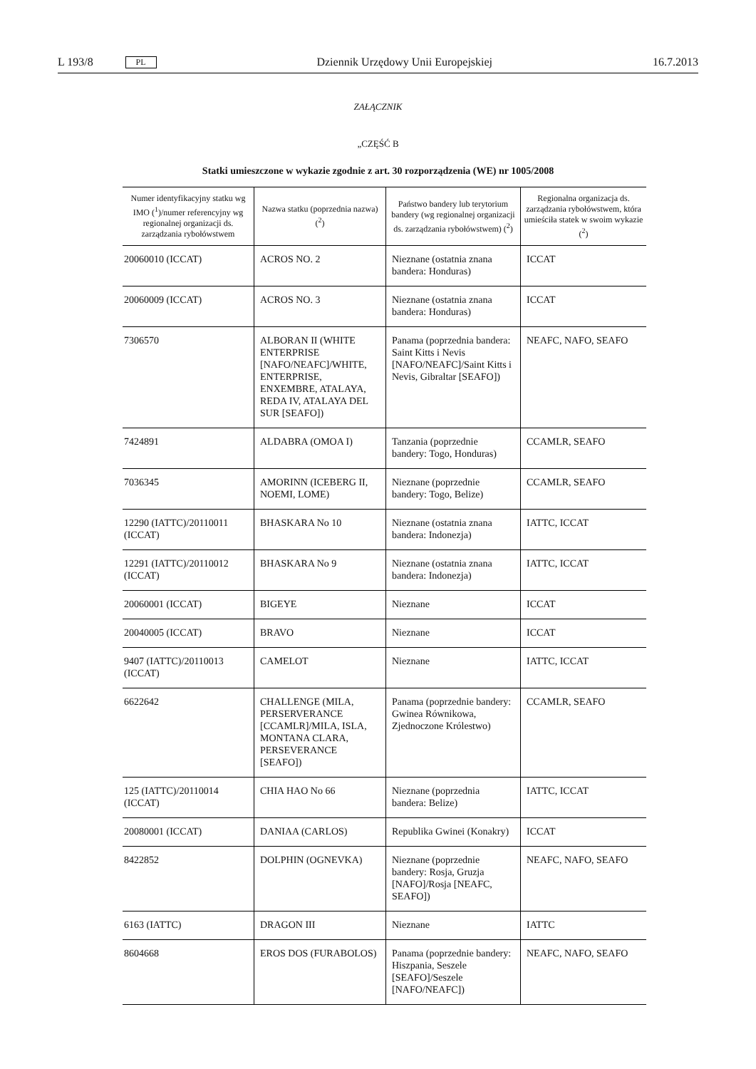L 193/8 PL Dziennik Urzędowy Unii Europejskiej 16.7.2013
ZAŁĄCZNIK
„CZĘŚĆ B
Statki umieszczone w wykazie zgodnie z art. 30 rozporządzenia (WE) nr 1005/2008
| Numer identyfikacyjny statku wg IMO (<sup>1</sup>)/numer referencyjny wg regionalnej organizacji ds. zarządzania rybołówstwem | Nazwa statku (poprzednia nazwa) (<sup>2</sup>) | Państwo bandery lub terytorium bandery (wg regionalnej organizacji ds. zarządzania rybołówstwem) (<sup>2</sup>) | Regionalna organizacja ds. zarządzania rybołówstwem, która umieściła statek w swoim wykazie (<sup>2</sup>) |
| --- | --- | --- | --- |
| 20060010 (ICCAT) | ACROS NO. 2 | Nieznane (ostatnia znana bandera: Honduras) | ICCAT |
| 20060009 (ICCAT) | ACROS NO. 3 | Nieznane (ostatnia znana bandera: Honduras) | ICCAT |
| 7306570 | ALBORAN II (WHITE ENTERPRISE [NAFO/NEAFC]/WHITE, ENTERPRISE, ENXEMBRE, ATALAYA, REDA IV, ATALAYA DEL SUR [SEAFO]) | Panama (poprzednia bandera: Saint Kitts i Nevis [NAFO/NEAFC]/Saint Kitts i Nevis, Gibraltar [SEAFO]) | NEAFC, NAFO, SEAFO |
| 7424891 | ALDABRA (OMOA I) | Tanzania (poprzednie bandery: Togo, Honduras) | CCAMLR, SEAFO |
| 7036345 | AMORINN (ICEBERG II, NOEMI, LOME) | Nieznane (poprzednie bandery: Togo, Belize) | CCAMLR, SEAFO |
| 12290 (IATTC)/20110011 (ICCAT) | BHASKARA No 10 | Nieznane (ostatnia znana bandera: Indonezja) | IATTC, ICCAT |
| 12291 (IATTC)/20110012 (ICCAT) | BHASKARA No 9 | Nieznane (ostatnia znana bandera: Indonezja) | IATTC, ICCAT |
| 20060001 (ICCAT) | BIGEYE | Nieznane | ICCAT |
| 20040005 (ICCAT) | BRAVO | Nieznane | ICCAT |
| 9407 (IATTC)/20110013 (ICCAT) | CAMELOT | Nieznane | IATTC, ICCAT |
| 6622642 | CHALLENGE (MILA, PERSERVERANCE [CCAMLR]/MILA, ISLA, MONTANA CLARA, PERSEVERANCE [SEAFO]) | Panama (poprzednie bandery: Gwinea Równikowa, Zjednoczone Królestwo) | CCAMLR, SEAFO |
| 125 (IATTC)/20110014 (ICCAT) | CHIA HAO No 66 | Nieznane (poprzednia bandera: Belize) | IATTC, ICCAT |
| 20080001 (ICCAT) | DANIAA (CARLOS) | Republika Gwinei (Konakry) | ICCAT |
| 8422852 | DOLPHIN (OGNEVKA) | Nieznane (poprzednie bandery: Rosja, Gruzja [NAFO]/Rosja [NEAFC, SEAFO]) | NEAFC, NAFO, SEAFO |
| 6163 (IATTC) | DRAGON III | Nieznane | IATTC |
| 8604668 | EROS DOS (FURABOLOS) | Panama (poprzednie bandery: Hiszpania, Seszele [SEAFO]/Seszele [NAFO/NEAFC]) | NEAFC, NAFO, SEAFO |